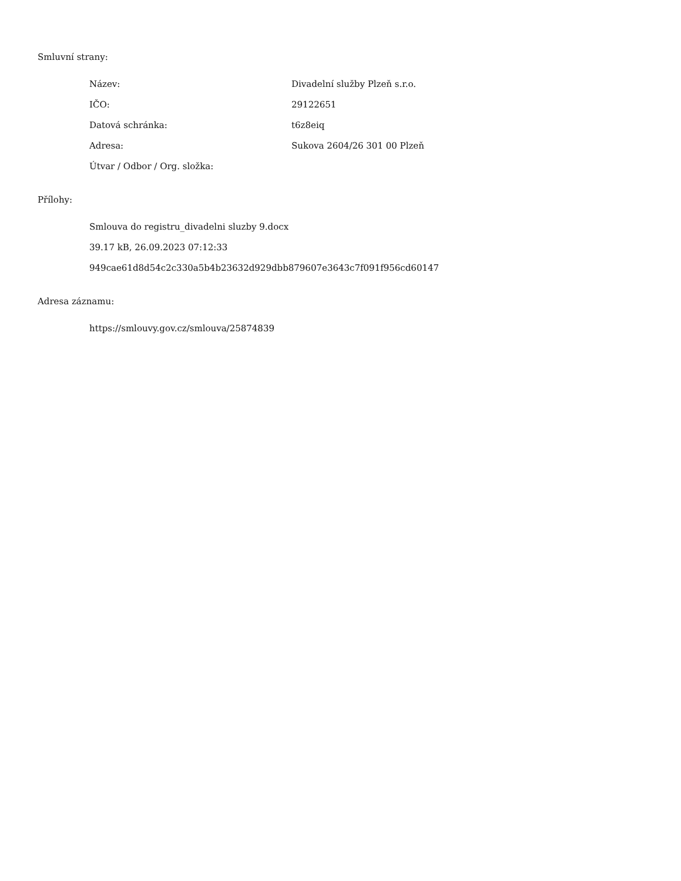Smluvní strany:
| Název: | Divadelní služby Plzeň s.r.o. |
| IČO: | 29122651 |
| Datová schránka: | t6z8eiq |
| Adresa: | Sukova 2604/26 301 00 Plzeň |
| Útvar / Odbor / Org. složka: | |
Přílohy:
Smlouva do registru_divadelni sluzby 9.docx
39.17 kB, 26.09.2023 07:12:33
949cae61d8d54c2c330a5b4b23632d929dbb879607e3643c7f091f956cd60147
Adresa záznamu:
https://smlouvy.gov.cz/smlouva/25874839